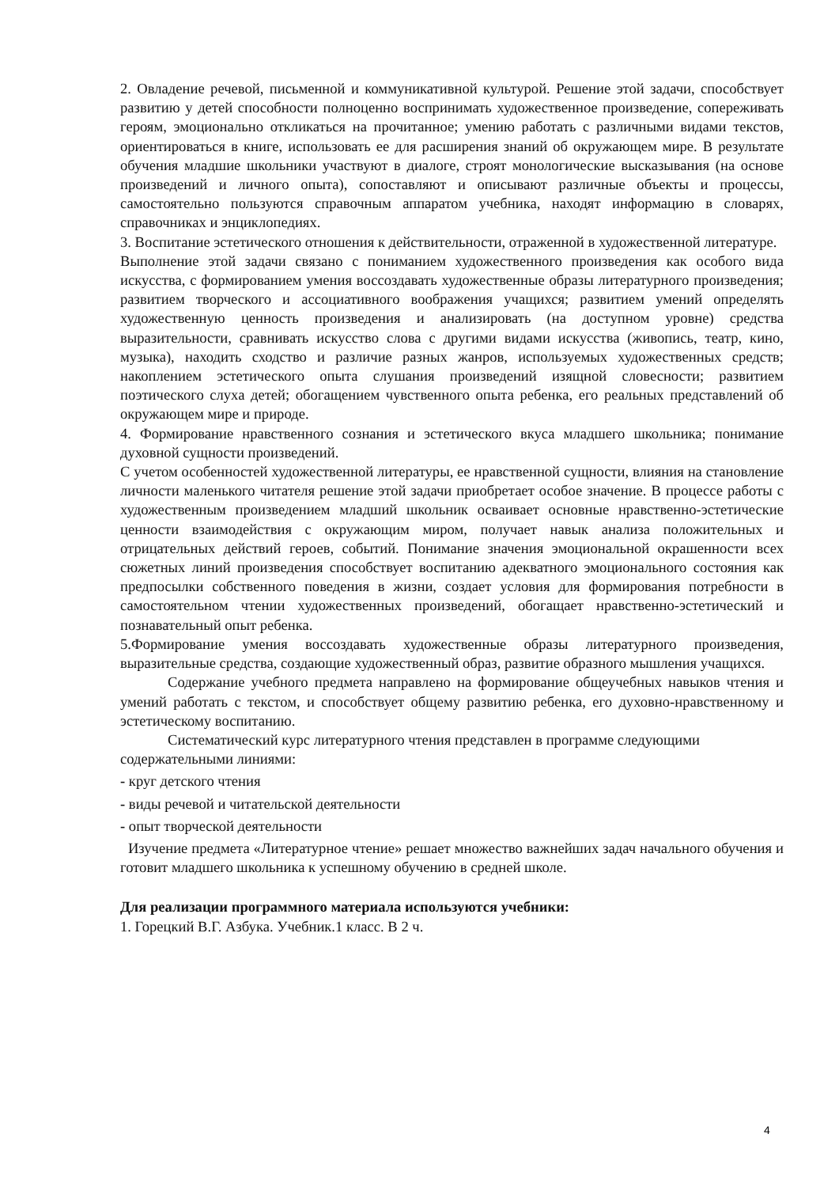2. Овладение речевой, письменной и коммуникативной культурой. Решение этой задачи, способствует развитию у детей способности полноценно воспринимать художественное произведение, сопереживать героям, эмоционально откликаться на прочитанное; умению работать с различными видами текстов, ориентироваться в книге, использовать ее для расширения знаний об окружающем мире. В результате обучения младшие школьники участвуют в диалоге, строят монологические высказывания (на основе произведений и личного опыта), сопоставляют и описывают различные объекты и процессы, самостоятельно пользуются справочным аппаратом учебника, находят информацию в словарях, справочниках и энциклопедиях.
3. Воспитание эстетического отношения к действительности, отраженной в художественной литературе.
Выполнение этой задачи связано с пониманием художественного произведения как особого вида искусства, с формированием умения воссоздавать художественные образы литературного произведения; развитием творческого и ассоциативного воображения учащихся; развитием умений определять художественную ценность произведения и анализировать (на доступном уровне) средства выразительности, сравнивать искусство слова с другими видами искусства (живопись, театр, кино, музыка), находить сходство и различие разных жанров, используемых художественных средств; накоплением эстетического опыта слушания произведений изящной словесности; развитием поэтического слуха детей; обогащением чувственного опыта ребенка, его реальных представлений об окружающем мире и природе.
4. Формирование нравственного сознания и эстетического вкуса младшего школьника; понимание духовной сущности произведений.
С учетом особенностей художественной литературы, ее нравственной сущности, влияния на становление личности маленького читателя решение этой задачи приобретает особое значение. В процессе работы с художественным произведением младший школьник осваивает основные нравственно-эстетические ценности взаимодействия с окружающим миром, получает навык анализа положительных и отрицательных действий героев, событий. Понимание значения эмоциональной окрашенности всех сюжетных линий произведения способствует воспитанию адекватного эмоционального состояния как предпосылки собственного поведения в жизни, создает условия для формирования потребности в самостоятельном чтении художественных произведений, обогащает нравственно-эстетический и познавательный опыт ребенка.
5.Формирование умения воссоздавать художественные образы литературного произведения, выразительные средства, создающие художественный образ, развитие образного мышления учащихся.
Содержание учебного предмета направлено на формирование общеучебных навыков чтения и умений работать с текстом, и способствует общему развитию ребенка, его духовно-нравственному и эстетическому воспитанию.
Систематический курс литературного чтения представлен в программе следующими содержательными линиями:
- круг детского чтения
- виды речевой и читательской деятельности
- опыт творческой деятельности
Изучение предмета «Литературное чтение» решает множество важнейших задач начального обучения и готовит младшего школьника к успешному обучению в средней школе.
Для реализации программного материала используются учебники:
1. Горецкий В.Г. Азбука. Учебник.1 класс. В 2 ч.
4